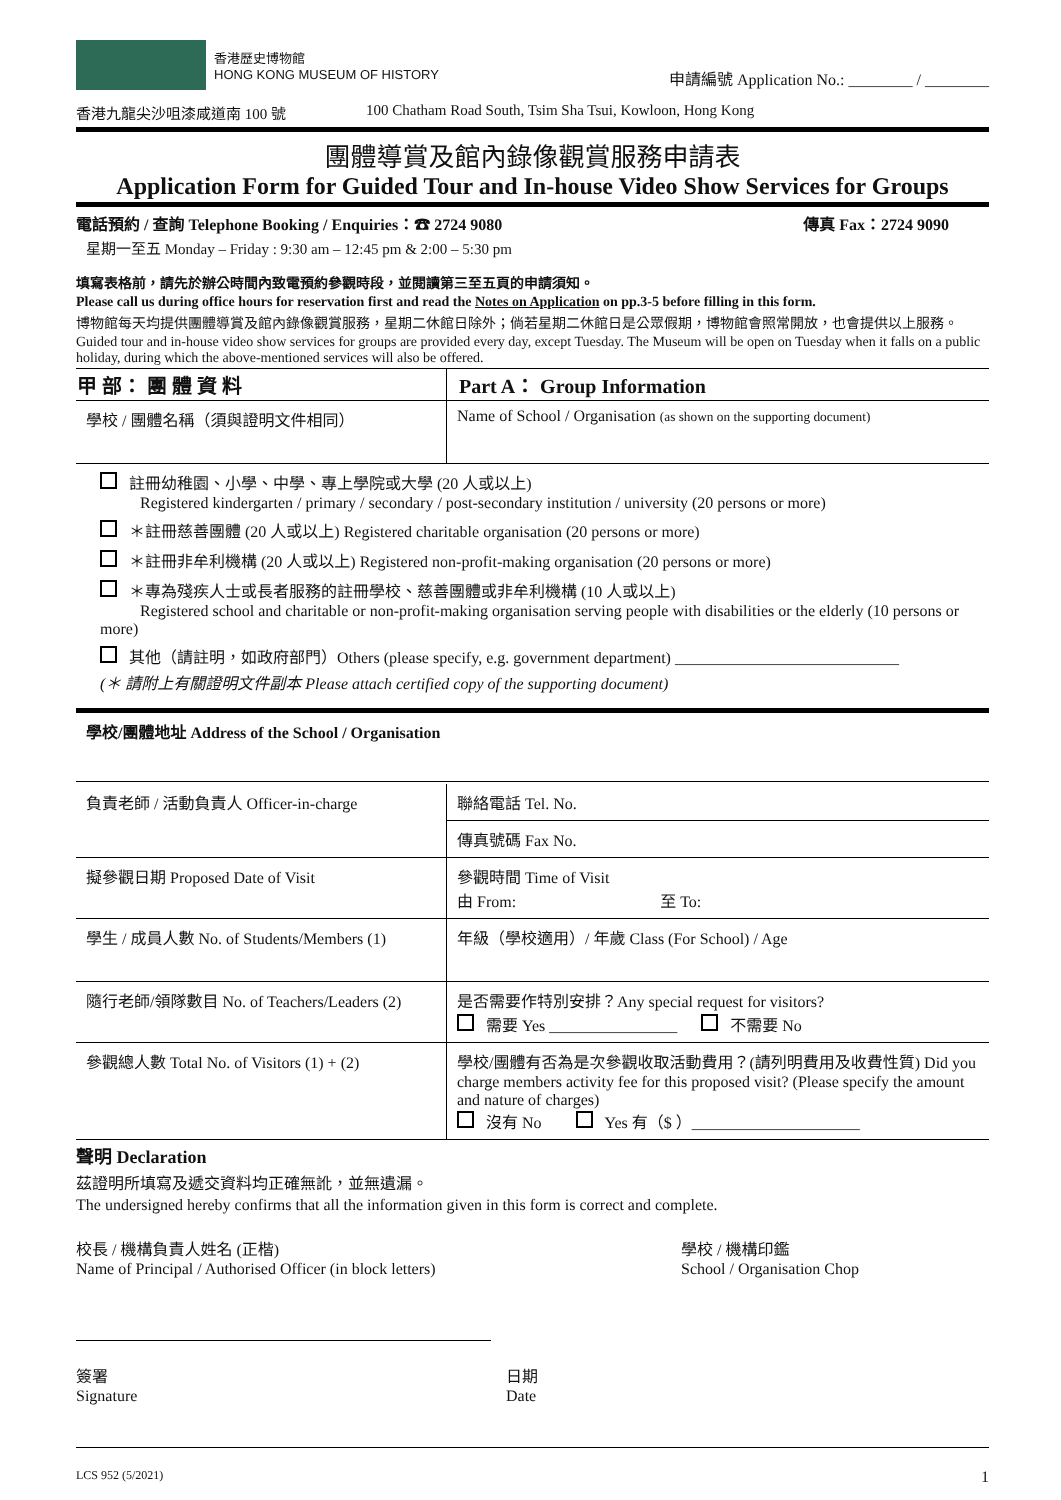香港歷史博物館
HONG KONG MUSEUM OF HISTORY
申請編號 Application No.: ________ / ________
香港九龍尖沙咀漆咸道南 100 號 100 Chatham Road South, Tsim Sha Tsui, Kowloon, Hong Kong
團體導賞及館內錄像觀賞服務申請表
Application Form for Guided Tour and In-house Video Show Services for Groups
電話預約 / 查詢 Telephone Booking / Enquiries：☎ 2724 9080 傳真 Fax：2724 9090
星期一至五 Monday – Friday : 9:30 am – 12:45 pm & 2:00 – 5:30 pm
填寫表格前，請先於辦公時間內致電預約參觀時段，並閱讀第三至五頁的申請須知。
Please call us during office hours for reservation first and read the Notes on Application on pp.3-5 before filling in this form.
博物館每天均提供團體導賞及館內錄像觀賞服務，星期二休館日除外；倘若星期二休館日是公眾假期，博物館會照常開放，也會提供以上服務。
Guided tour and in-house video show services for groups are provided every day, except Tuesday. The Museum will be open on Tuesday when it falls on a public holiday, during which the above-mentioned services will also be offered.
| 甲 部： 團 體 資 料 | Part A： Group Information |
| --- | --- |
| 學校 / 團體名稱（須與證明文件相同） | Name of School / Organisation (as shown on the supporting document) |
註冊幼稚園、小學、中學、專上學院或大學 (20 人或以上)
Registered kindergarten / primary / secondary / post-secondary institution / university (20 persons or more)
＊註冊慈善團體 (20 人或以上) Registered charitable organisation (20 persons or more)
＊註冊非牟利機構 (20 人或以上) Registered non-profit-making organisation (20 persons or more)
＊專為殘疾人士或長者服務的註冊學校、慈善團體或非牟利機構 (10 人或以上)
Registered school and charitable or non-profit-making organisation serving people with disabilities or the elderly (10 persons or more)
其他（請註明，如政府部門）Others (please specify, e.g. government department) ____________________________
(＊ 請附上有關證明文件副本 Please attach certified copy of the supporting document)
學校/團體地址 Address of the School / Organisation
| 負責老師 / 活動負責人 Officer-in-charge | 聯絡電話 Tel. No. |
| | 傳真號碼 Fax No. |
| 擬參觀日期 Proposed Date of Visit | 參觀時間 Time of Visit 由 From: 至 To: |
| 學生 / 成員人數 No. of Students/Members (1) | 年級（學校適用）/ 年歲 Class (For School) / Age |
| 隨行老師/領隊數目 No. of Teachers/Leaders (2) | 是否需要作特別安排？Any special request for visitors? 需要 Yes ________________ 不需要 No |
| 參觀總人數 Total No. of Visitors (1) + (2) | 學校/團體有否為是次參觀收取活動費用？(請列明費用及收費性質) Did you charge members activity fee for this proposed visit? (Please specify the amount and nature of charges) 沒有 No Yes 有（$ ）_____________________ |
聲明 Declaration
茲證明所填寫及遞交資料均正確無訛，並無遺漏。
The undersigned hereby confirms that all the information given in this form is correct and complete.
校長 / 機構負責人姓名 (正楷)
Name of Principal / Authorised Officer (in block letters)
學校 / 機構印鑑
School / Organisation Chop
簽署
Signature
日期
Date
LCS 952 (5/2021) 1